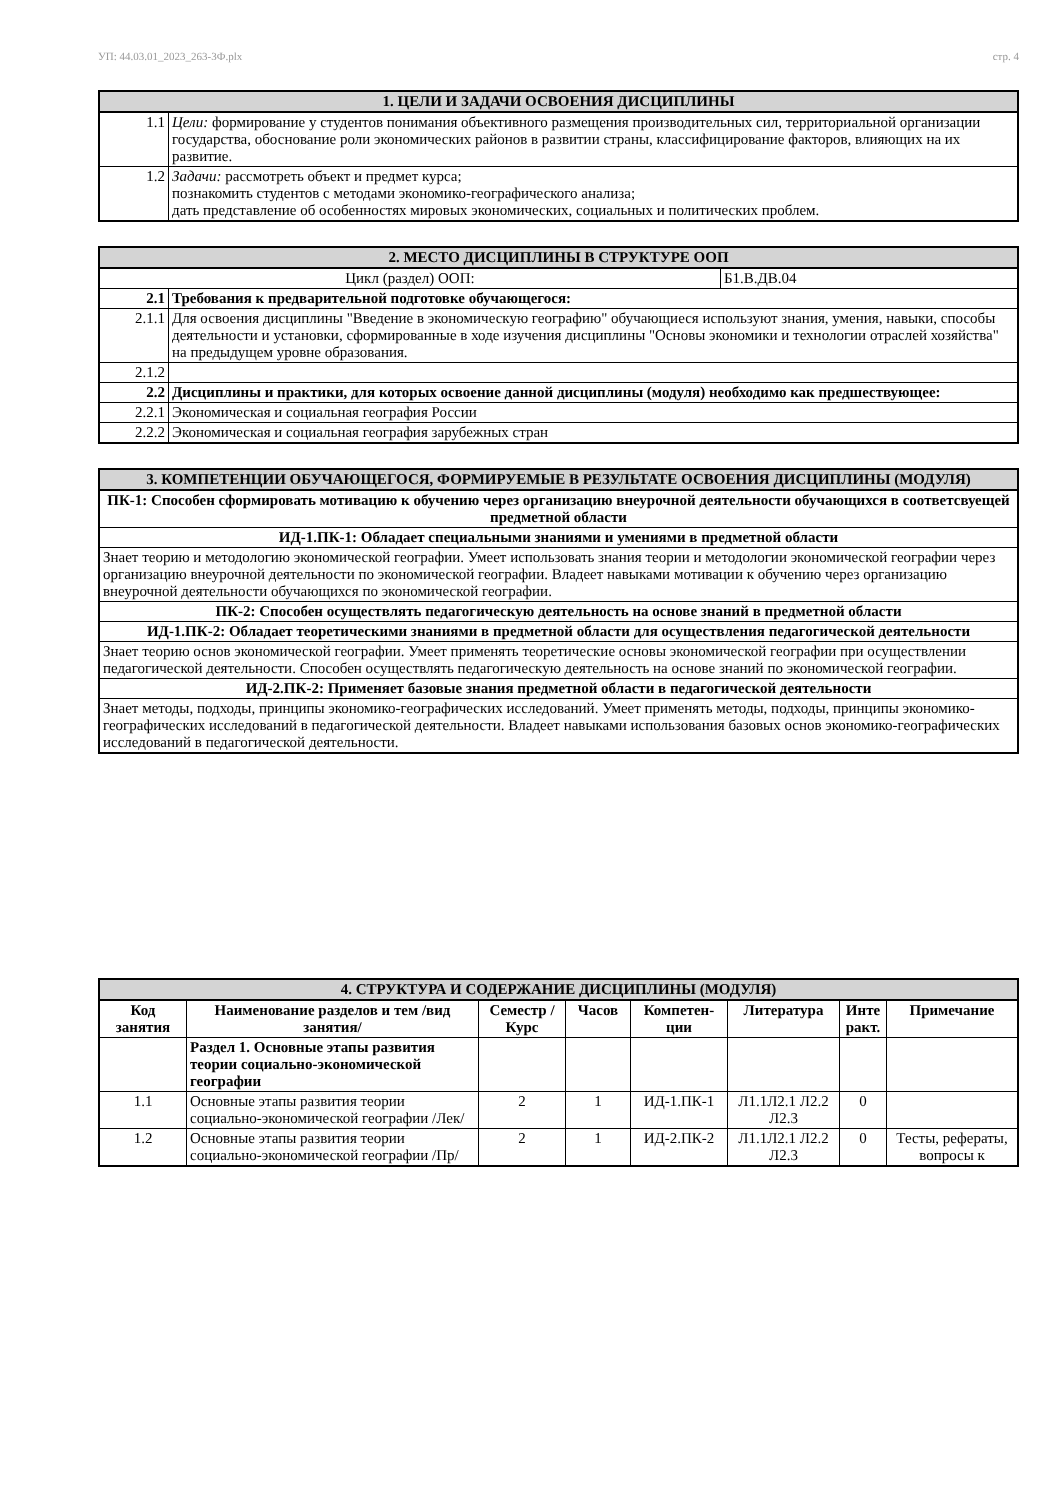УП: 44.03.01_2023_263-3Ф.plx стр. 4
| 1. ЦЕЛИ И ЗАДАЧИ ОСВОЕНИЯ ДИСЦИПЛИНЫ | |
| 1.1 | Цели: формирование у студентов понимания объективного размещения производительных сил, территориальной организации государства, обоснование роли экономических районов в развитии страны, классифицирование факторов, влияющих на их развитие. |
| 1.2 | Задачи: рассмотреть объект и предмет курса; познакомить студентов с методами экономико-географического анализа; дать представление об особенностях мировых экономических, социальных и политических проблем. |
| 2. МЕСТО ДИСЦИПЛИНЫ В СТРУКТУРЕ ООП | | |
| Цикл (раздел) ООП: | | Б1.В.ДВ.04 |
| 2.1 | Требования к предварительной подготовке обучающегося: | |
| 2.1.1 | Для освоения дисциплины "Введение в экономическую географию" обучающиеся используют знания, умения, навыки, способы деятельности и установки, сформированные в ходе изучения дисциплины "Основы экономики и технологии отраслей хозяйства" на предыдущем уровне образования. | |
| 2.1.2 | | |
| 2.2 | Дисциплины и практики, для которых освоение данной дисциплины (модуля) необходимо как предшествующее: | |
| 2.2.1 | Экономическая и социальная география России | |
| 2.2.2 | Экономическая и социальная география зарубежных стран | |
| 3. КОМПЕТЕНЦИИ ОБУЧАЮЩЕГОСЯ, ФОРМИРУЕМЫЕ В РЕЗУЛЬТАТЕ ОСВОЕНИЯ ДИСЦИПЛИНЫ (МОДУЛЯ) |
| ПК-1: Способен сформировать мотивацию к обучению через организацию внеурочной деятельности обучающихся в соответсвуещей предметной области |
| ИД-1.ПК-1: Обладает специальными знаниями и умениями в предметной области |
| Знает теорию и методологию экономической географии. Умеет использовать знания теории и методологии экономической географии через организацию внеурочной деятельности по экономической географии. Владеет навыками мотивации к обучению через организацию внеурочной деятельности обучающихся по экономической географии. |
| ПК-2: Способен осуществлять педагогическую деятельность на основе знаний в предметной области |
| ИД-1.ПК-2: Обладает теоретическими знаниями в предметной области для осуществления педагогической деятельности |
| Знает теорию основ экономической географии. Умеет применять теоретические основы экономической географии при осуществлении педагогической деятельности. Способен осуществлять педагогическую деятельность на основе знаний по экономической географии. |
| ИД-2.ПК-2: Применяет базовые знания предметной области в педагогической деятельности |
| Знает методы, подходы, принципы экономико-географических исследований. Умеет применять методы, подходы, принципы экономико-географических исследований в педагогической деятельности. Владеет навыками использования базовых основ экономико-географических исследований в педагогической деятельности. |
| 4. СТРУКТУРА И СОДЕРЖАНИЕ ДИСЦИПЛИНЫ (МОДУЛЯ) | | | | | | | |
| Код занятия | Наименование разделов и тем /вид занятия/ | Семестр / Курс | Часов | Компетен-ции | Литература | Инте ракт. | Примечание |
| | Раздел 1. Основные этапы развития теории социально-экономической географии | | | | | | |
| 1.1 | Основные этапы развития теории социально-экономической географии /Лек/ | 2 | 1 | ИД-1.ПК-1 | Л1.1Л2.1 Л2.2 Л2.3 | 0 | |
| 1.2 | Основные этапы развития теории социально-экономической географии /Пр/ | 2 | 1 | ИД-2.ПК-2 | Л1.1Л2.1 Л2.2 Л2.3 | 0 | Тесты, рефераты, вопросы к |